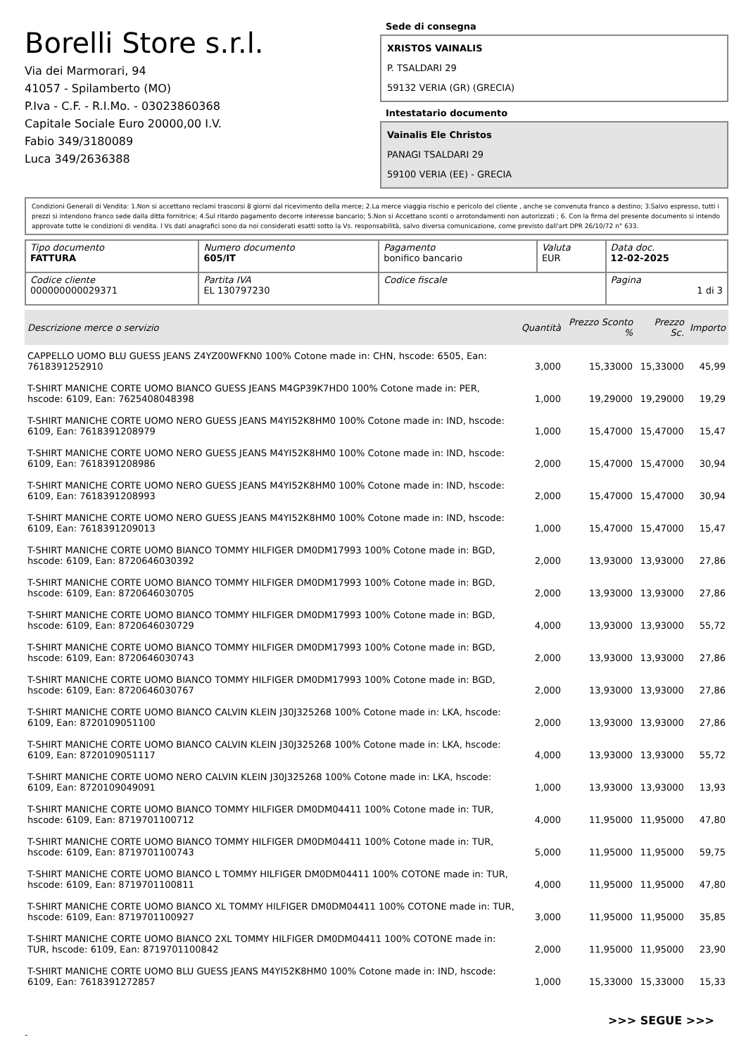Borelli Store s.r.l.
Via dei Marmorari, 94
41057 - Spilamberto (MO)
P.Iva - C.F. - R.I.Mo. - 03023860368
Capitale Sociale Euro 20000,00 I.V.
Fabio 349/3180089
Luca 349/2636388
Sede di consegna
XRISTOS VAINALIS
P. TSALDARI 29
59132 VERIA (GR) (GRECIA)
Intestatario documento
Vainalis Ele Christos
PANAGI TSALDARI 29
59100 VERIA (EE) - GRECIA
Condizioni Generali di Vendita: 1.Non si accettano reclami trascorsi 8 giorni dal ricevimento della merce; 2.La merce viaggia rischio e pericolo del cliente , anche se convenuta franco a destino; 3.Salvo espresso, tutti i prezzi si intendono franco sede dalla ditta fornitrice; 4.Sul ritardo pagamento decorre interesse bancario; 5.Non si Accettano sconti o arrotondamenti non autorizzati ; 6. Con la firma del presente documento si intendo approvate tutte le condizioni di vendita. I Vs dati anagrafici sono da noi considerati esatti sotto la Vs. responsabilità, salvo diversa comunicazione, come previsto dall'art DPR 26/10/72 n° 633.
| Tipo documento FATTURA | Numero documento 605/IT | Pagamento bonifico bancario | Valuta EUR | Data doc. 12-02-2025 |
| Codice cliente 000000000029371 | Partita IVA EL 130797230 | Codice fiscale | | Pagina 1 di 3 |
| Descrizione merce o servizio | Quantità | Prezzo Sconto % | Prezzo Sc. | Importo |
| --- | --- | --- | --- | --- |
| CAPPELLO UOMO BLU GUESS JEANS Z4YZ00WFKN0 100% Cotone made in: CHN, hscode: 6505, Ean: 7618391252910 | 3,000 | 15,33000 | 15,33000 | 45,99 |
| T-SHIRT MANICHE CORTE UOMO BIANCO GUESS JEANS M4GP39K7HD0 100% Cotone made in: PER, hscode: 6109, Ean: 7625408048398 | 1,000 | 19,29000 | 19,29000 | 19,29 |
| T-SHIRT MANICHE CORTE UOMO NERO GUESS JEANS M4YI52K8HM0 100% Cotone made in: IND, hscode: 6109, Ean: 7618391208979 | 1,000 | 15,47000 | 15,47000 | 15,47 |
| T-SHIRT MANICHE CORTE UOMO NERO GUESS JEANS M4YI52K8HM0 100% Cotone made in: IND, hscode: 6109, Ean: 7618391208986 | 2,000 | 15,47000 | 15,47000 | 30,94 |
| T-SHIRT MANICHE CORTE UOMO NERO GUESS JEANS M4YI52K8HM0 100% Cotone made in: IND, hscode: 6109, Ean: 7618391208993 | 2,000 | 15,47000 | 15,47000 | 30,94 |
| T-SHIRT MANICHE CORTE UOMO NERO GUESS JEANS M4YI52K8HM0 100% Cotone made in: IND, hscode: 6109, Ean: 7618391209013 | 1,000 | 15,47000 | 15,47000 | 15,47 |
| T-SHIRT MANICHE CORTE UOMO BIANCO TOMMY HILFIGER DM0DM17993 100% Cotone made in: BGD, hscode: 6109, Ean: 8720646030392 | 2,000 | 13,93000 | 13,93000 | 27,86 |
| T-SHIRT MANICHE CORTE UOMO BIANCO TOMMY HILFIGER DM0DM17993 100% Cotone made in: BGD, hscode: 6109, Ean: 8720646030705 | 2,000 | 13,93000 | 13,93000 | 27,86 |
| T-SHIRT MANICHE CORTE UOMO BIANCO TOMMY HILFIGER DM0DM17993 100% Cotone made in: BGD, hscode: 6109, Ean: 8720646030729 | 4,000 | 13,93000 | 13,93000 | 55,72 |
| T-SHIRT MANICHE CORTE UOMO BIANCO TOMMY HILFIGER DM0DM17993 100% Cotone made in: BGD, hscode: 6109, Ean: 8720646030743 | 2,000 | 13,93000 | 13,93000 | 27,86 |
| T-SHIRT MANICHE CORTE UOMO BIANCO TOMMY HILFIGER DM0DM17993 100% Cotone made in: BGD, hscode: 6109, Ean: 8720646030767 | 2,000 | 13,93000 | 13,93000 | 27,86 |
| T-SHIRT MANICHE CORTE UOMO BIANCO CALVIN KLEIN J30J325268 100% Cotone made in: LKA, hscode: 6109, Ean: 8720109051100 | 2,000 | 13,93000 | 13,93000 | 27,86 |
| T-SHIRT MANICHE CORTE UOMO BIANCO CALVIN KLEIN J30J325268 100% Cotone made in: LKA, hscode: 6109, Ean: 8720109051117 | 4,000 | 13,93000 | 13,93000 | 55,72 |
| T-SHIRT MANICHE CORTE UOMO NERO CALVIN KLEIN J30J325268 100% Cotone made in: LKA, hscode: 6109, Ean: 8720109049091 | 1,000 | 13,93000 | 13,93000 | 13,93 |
| T-SHIRT MANICHE CORTE UOMO BIANCO TOMMY HILFIGER DM0DM04411 100% Cotone made in: TUR, hscode: 6109, Ean: 8719701100712 | 4,000 | 11,95000 | 11,95000 | 47,80 |
| T-SHIRT MANICHE CORTE UOMO BIANCO TOMMY HILFIGER DM0DM04411 100% Cotone made in: TUR, hscode: 6109, Ean: 8719701100743 | 5,000 | 11,95000 | 11,95000 | 59,75 |
| T-SHIRT MANICHE CORTE UOMO BIANCO L TOMMY HILFIGER DM0DM04411 100% COTONE made in: TUR, hscode: 6109, Ean: 8719701100811 | 4,000 | 11,95000 | 11,95000 | 47,80 |
| T-SHIRT MANICHE CORTE UOMO BIANCO XL TOMMY HILFIGER DM0DM04411 100% COTONE made in: TUR, hscode: 6109, Ean: 8719701100927 | 3,000 | 11,95000 | 11,95000 | 35,85 |
| T-SHIRT MANICHE CORTE UOMO BIANCO 2XL TOMMY HILFIGER DM0DM04411 100% COTONE made in: TUR, hscode: 6109, Ean: 8719701100842 | 2,000 | 11,95000 | 11,95000 | 23,90 |
| T-SHIRT MANICHE CORTE UOMO BLU GUESS JEANS M4YI52K8HM0 100% Cotone made in: IND, hscode: 6109, Ean: 7618391272857 | 1,000 | 15,33000 | 15,33000 | 15,33 |
>>> SEGUE >>>
-